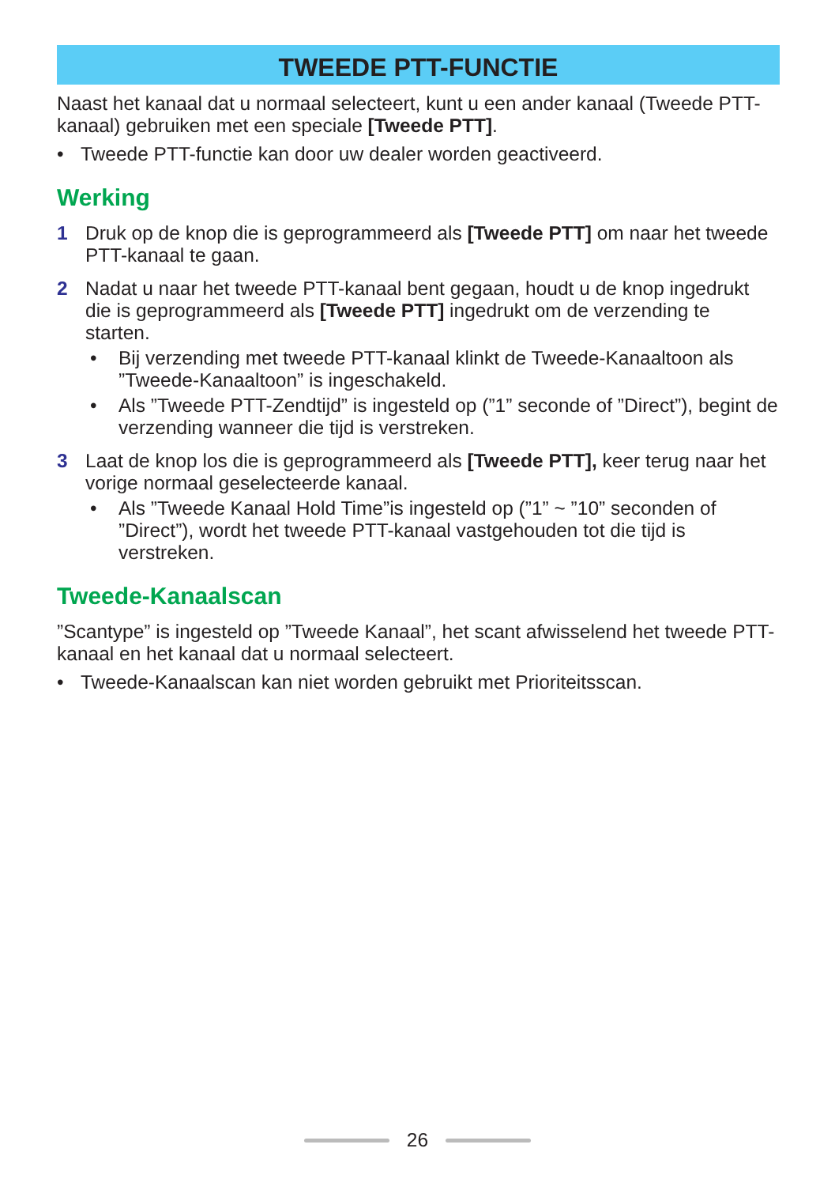TWEEDE PTT-FUNCTIE
Naast het kanaal dat u normaal selecteert, kunt u een ander kanaal (Tweede PTT-kanaal) gebruiken met een speciale [Tweede PTT].
• Tweede PTT-functie kan door uw dealer worden geactiveerd.
Werking
1 Druk op de knop die is geprogrammeerd als [Tweede PTT] om naar het tweede PTT-kanaal te gaan.
2 Nadat u naar het tweede PTT-kanaal bent gegaan, houdt u de knop ingedrukt die is geprogrammeerd als [Tweede PTT] ingedrukt om de verzending te starten.
• Bij verzending met tweede PTT-kanaal klinkt de Tweede-Kanaaltoon als ”Tweede-Kanaaltoon” is ingeschakeld.
• Als ”Tweede PTT-Zendtijd” is ingesteld op (”1” seconde of ”Direct”), begint de verzending wanneer die tijd is verstreken.
3 Laat de knop los die is geprogrammeerd als [Tweede PTT], keer terug naar het vorige normaal geselecteerde kanaal.
• Als ”Tweede Kanaal Hold Time”is ingesteld op (”1” ~ ”10” seconden of ”Direct”), wordt het tweede PTT-kanaal vastgehouden tot die tijd is verstreken.
Tweede-Kanaalscan
”Scantype” is ingesteld op ”Tweede Kanaal”, het scant afwisselend het tweede PTT-kanaal en het kanaal dat u normaal selecteert.
• Tweede-Kanaalscan kan niet worden gebruikt met Prioriteitsscan.
26